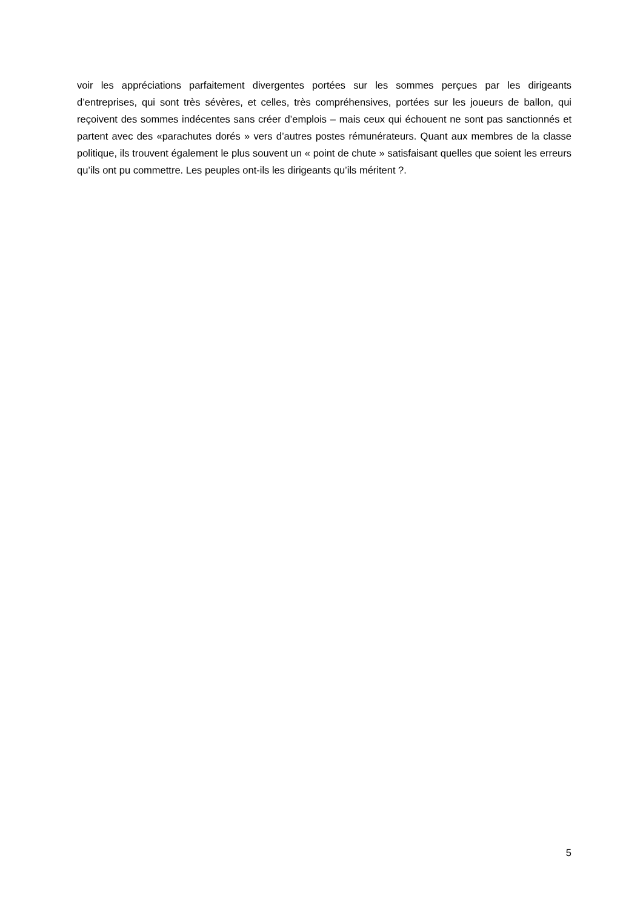voir les appréciations parfaitement divergentes portées sur les sommes perçues par les dirigeants d’entreprises, qui sont très sévères, et celles, très compréhensives, portées sur les joueurs de ballon, qui reçoivent des sommes indécentes sans créer d’emplois – mais ceux qui échouent ne sont pas sanctionnés et partent avec des «parachutes dorés » vers d’autres postes rémunérateurs. Quant aux membres de la classe politique, ils trouvent également le plus souvent un « point de chute » satisfaisant quelles que soient les erreurs qu’ils ont pu commettre. Les peuples ont-ils les dirigeants qu’ils méritent ?.
5